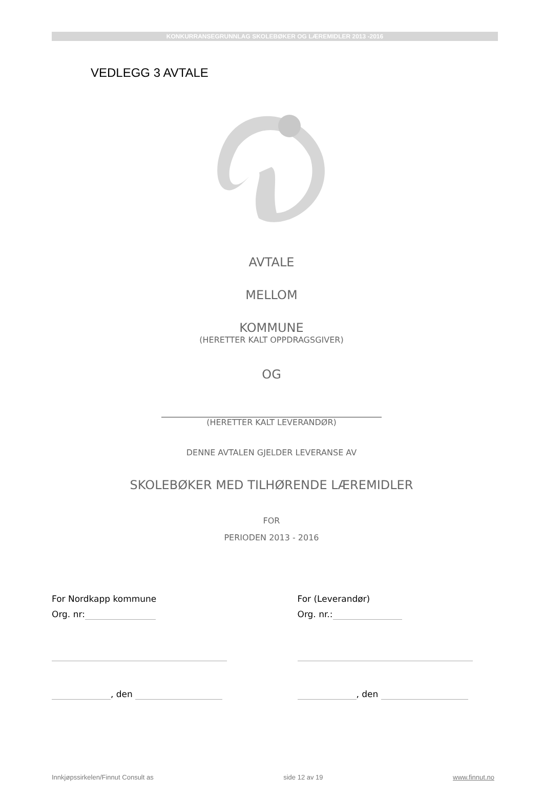KONKURRANSEGRUNNLAG SKOLEBØKER OG LÆREMIDLER 2013 -2016
VEDLEGG 3 AVTALE
AVTALE
MELLOM
KOMMUNE
(HERETTER KALT OPPDRAGSGIVER)
OG
(HERETTER KALT LEVERANDØR)
DENNE AVTALEN GJELDER LEVERANSE AV
SKOLEBØKER MED TILHØRENDE LÆREMIDLER
FOR
PERIODEN 2013 - 2016
For Nordkapp kommune
Org. nr:
, den
For (Leverandør)
Org. nr.:
, den
Innkjøpssirkelen/Finnut Consult as side 12 av 19 www.finnut.no